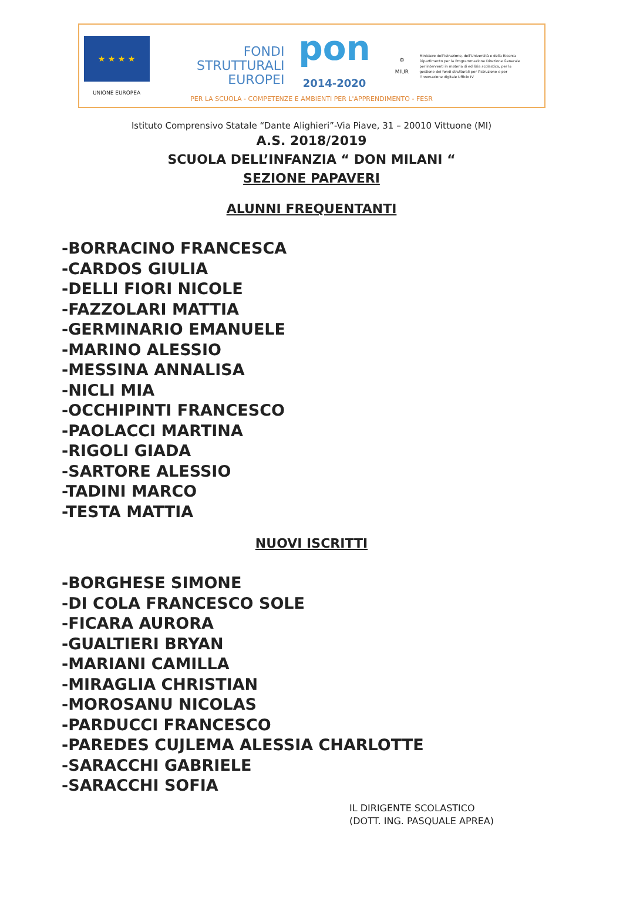★ ★ ★ ★
UNIONE EUROPEA
FONDI
STRUTTURALI
EUROPEI
pon
2014-2020
⚙
MIUR
Ministero dell'Istruzione, dell'Università e della Ricerca Dipartimento per la Programmazione Direzione Generale per interventi in materia di edilizia scolastica, per la gestione dei fondi strutturali per l'istruzione e per l'innovazione digitale Ufficio IV
PER LA SCUOLA - COMPETENZE E AMBIENTI PER L'APPRENDIMENTO - FESR
Istituto Comprensivo Statale “Dante Alighieri”-Via Piave, 31 – 20010 Vittuone (MI)
A.S. 2018/2019
SCUOLA DELL’INFANZIA “ DON MILANI “
SEZIONE PAPAVERI
ALUNNI FREQUENTANTI
-BORRACINO FRANCESCA
-CARDOS GIULIA
-DELLI FIORI NICOLE
-FAZZOLARI MATTIA
-GERMINARIO EMANUELE
-MARINO ALESSIO
-MESSINA ANNALISA
-NICLI MIA
-OCCHIPINTI FRANCESCO
-PAOLACCI MARTINA
-RIGOLI GIADA
-SARTORE ALESSIO
-TADINI MARCO
-TESTA MATTIA
NUOVI ISCRITTI
-BORGHESE SIMONE
-DI COLA FRANCESCO SOLE
-FICARA AURORA
-GUALTIERI BRYAN
-MARIANI CAMILLA
-MIRAGLIA CHRISTIAN
-MOROSANU NICOLAS
-PARDUCCI FRANCESCO
-PAREDES CUJLEMA ALESSIA CHARLOTTE
-SARACCHI GABRIELE
-SARACCHI SOFIA
IL DIRIGENTE SCOLASTICO
(DOTT. ING. PASQUALE APREA)